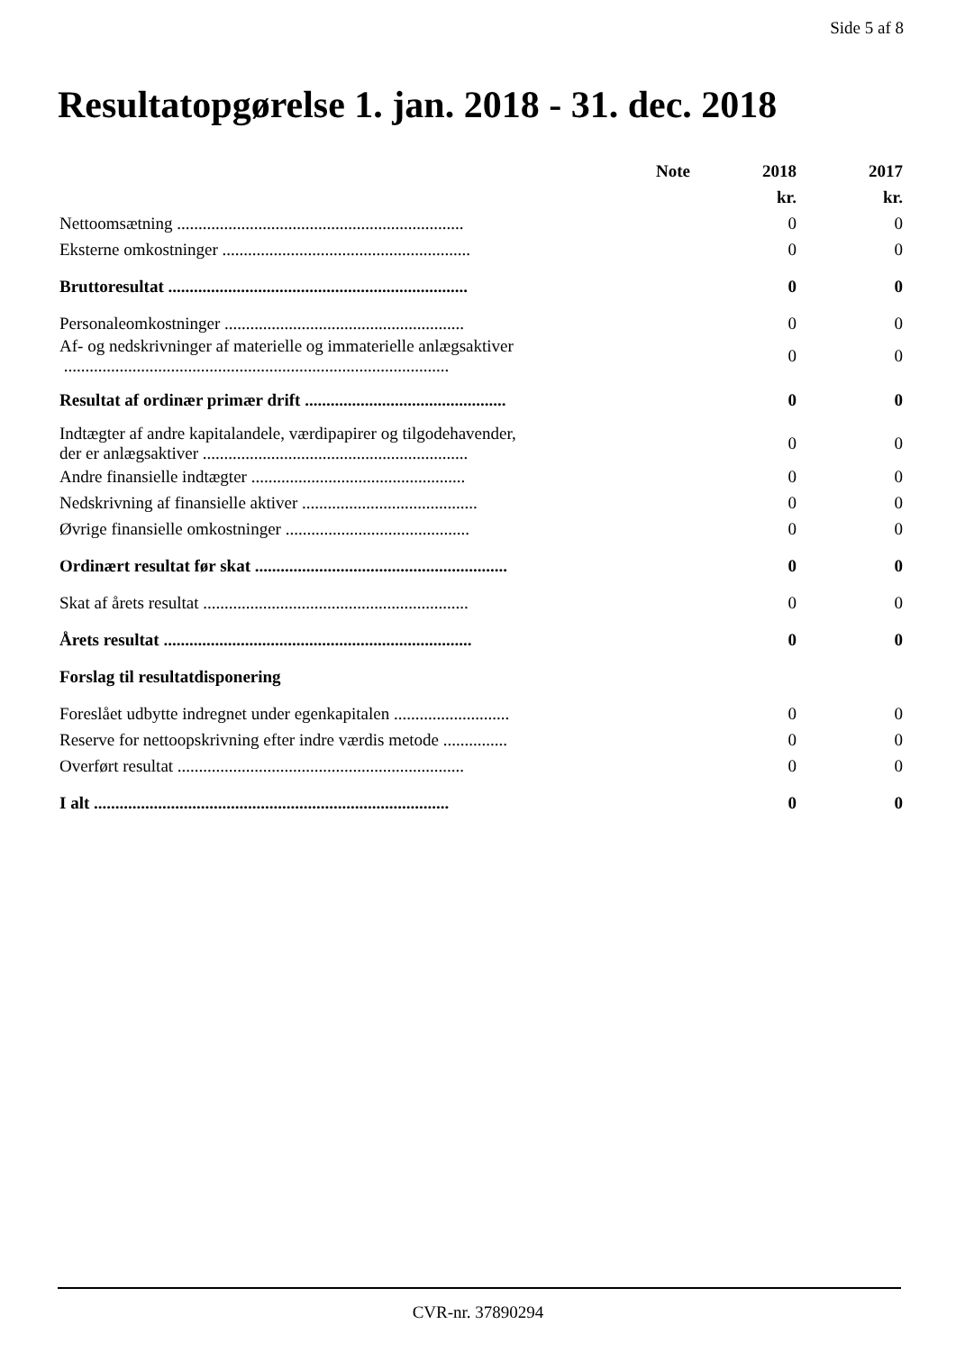Side 5 af 8
Resultatopgørelse 1. jan. 2018 - 31. dec. 2018
| | Note | 2018 | 2017 |
| --- | --- | --- | --- |
| | | kr. | kr. |
| Nettoomsætning ................................................................... | | 0 | 0 |
| Eksterne omkostninger .......................................................... | | 0 | 0 |
| Bruttoresultat ...................................................................... | | 0 | 0 |
| Personaleomkostninger ........................................................ | | 0 | 0 |
| Af- og nedskrivninger af materielle og immaterielle anlægsaktiver .......................................................................................... | | 0 | 0 |
| Resultat af ordinær primær drift ............................................... | | 0 | 0 |
| Indtægter af andre kapitalandele, værdipapirer og tilgodehavender, der er anlægsaktiver .............................................................. | | 0 | 0 |
| Andre finansielle indtægter .................................................. | | 0 | 0 |
| Nedskrivning af finansielle aktiver ......................................... | | 0 | 0 |
| Øvrige finansielle omkostninger ........................................... | | 0 | 0 |
| Ordinært resultat før skat ........................................................... | | 0 | 0 |
| Skat af årets resultat .............................................................. | | 0 | 0 |
| Årets resultat ........................................................................ | | 0 | 0 |
| Forslag til resultatdisponering | | | |
| Foreslået udbytte indregnet under egenkapitalen ........................... | | 0 | 0 |
| Reserve for nettoopskrivning efter indre værdis metode ............... | | 0 | 0 |
| Overført resultat ................................................................... | | 0 | 0 |
| I alt ................................................................................... | | 0 | 0 |
CVR-nr. 37890294